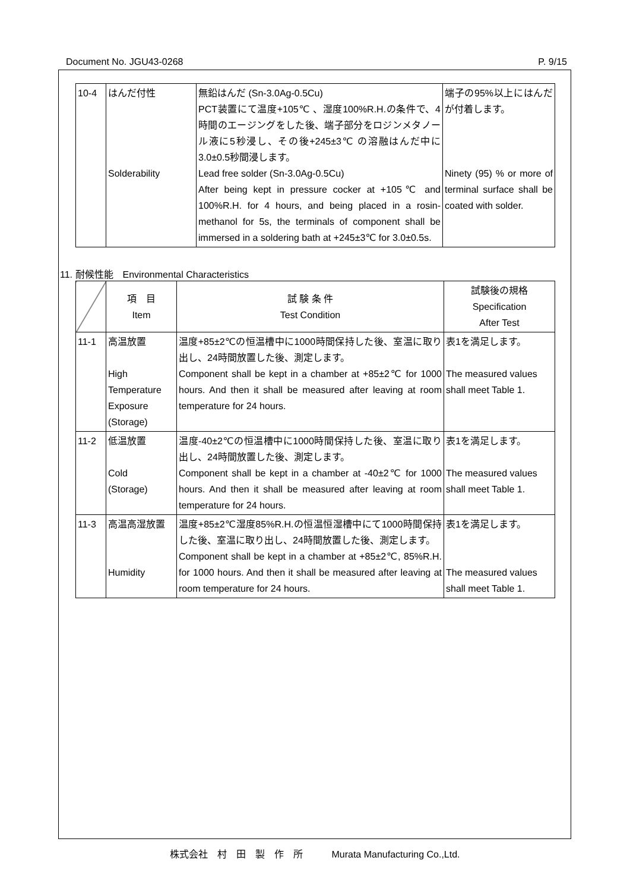Document No. JGU43-0268 P. 9/15
| 10-4 | はんだ付性 Solderability | 無鉛はんだ (Sn-3.0Ag-0.5Cu) PCT装置にて温度+105℃ 、湿度100%R.H.の条件で、4時間のエージングをした後、端子部分をロジンメタノール液に5秒浸し、その後+245±3℃ の溶融はんだ中に3.0±0.5秒間浸します。 Lead free solder (Sn-3.0Ag-0.5Cu) After being kept in pressure cocker at +105℃ and 100%R.H. for 4 hours, and being placed in a rosin-methanol for 5s, the terminals of component shall be immersed in a soldering bath at +245±3℃ for 3.0±0.5s. | 端子の95%以上にはんだが付着します。 Ninety (95) % or more of terminal surface shall be coated with solder. |
11. 耐候性能　Environmental Characteristics
| | 項 目 Item | 試 験 条 件 Test Condition | 試験後の規格 Specification After Test |
| 11-1 | 高温放置 High Temperature Exposure (Storage) | 温度+85±2℃の恒温槽中に1000時間保持した後、室温に取り出し、24時間放置した後、測定します。 Component shall be kept in a chamber at +85±2℃ for 1000 hours. And then it shall be measured after leaving at room temperature for 24 hours. | 表1を満足します。 The measured values shall meet Table 1. |
| 11-2 | 低温放置 Cold (Storage) | 温度-40±2℃の恒温槽中に1000時間保持した後、室温に取り出し、24時間放置した後、測定します。 Component shall be kept in a chamber at -40±2℃ for 1000 hours. And then it shall be measured after leaving at room temperature for 24 hours. | 表1を満足します。 The measured values shall meet Table 1. |
| 11-3 | 高温高湿放置 Humidity | 温度+85±2℃湿度85%R.H.の恒温恒湿槽中にて1000時間保持した後、室温に取り出し、24時間放置した後、測定します。 Component shall be kept in a chamber at +85±2℃, 85%R.H. for 1000 hours. And then it shall be measured after leaving at room temperature for 24 hours. | 表1を満足します。 The measured values shall meet Table 1. |
株式会社　村　田　製　作　所　　　Murata Manufacturing Co.,Ltd.